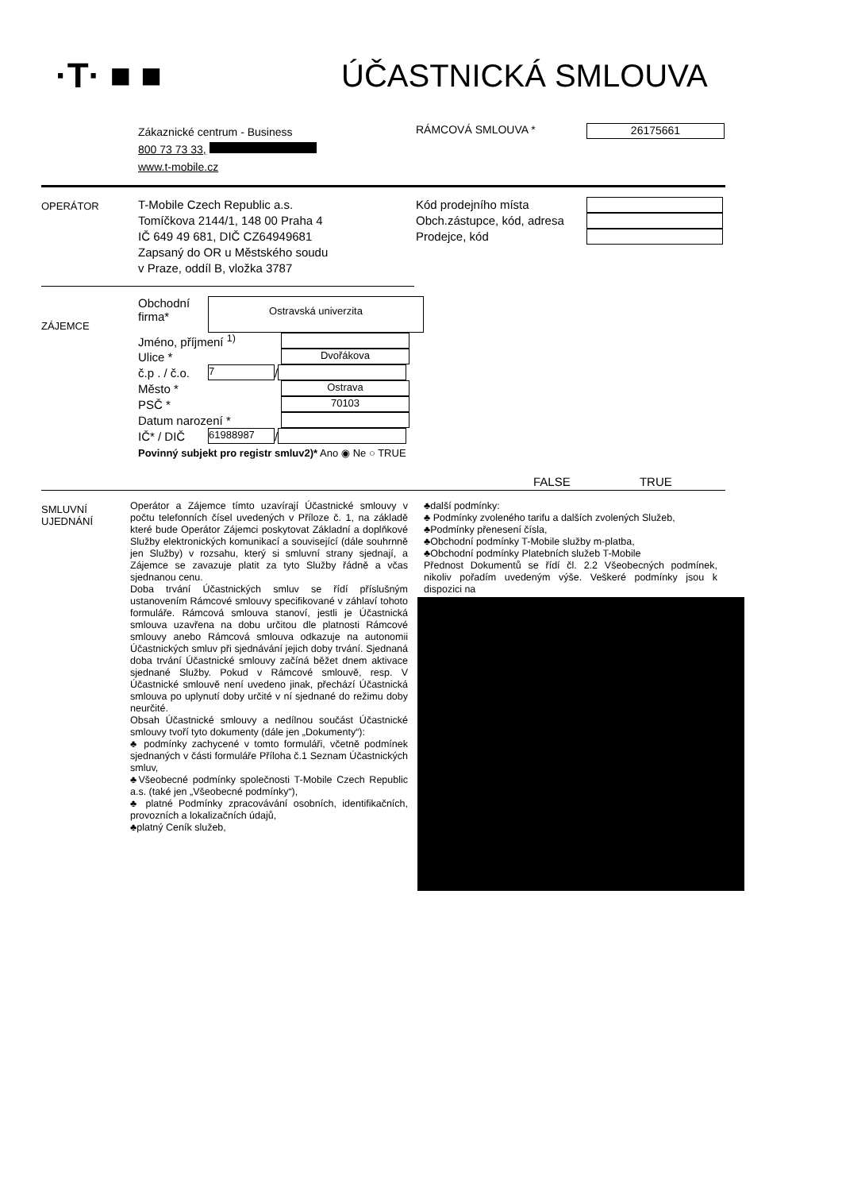·T· ■ ■ ÚČASTNICKÁ SMLOUVA
Zákaznické centrum - Business
800 73 73 33,
www.t-mobile.cz
RÁMCOVÁ SMLOUVA *
26175661
OPERÁTOR
T-Mobile Czech Republic a.s.
Tomíčkova 2144/1, 148 00 Praha 4
IČ 649 49 681, DIČ CZ64949681
Zapsaný do OR u Městského soudu
v Praze, oddíl B, vložka 3787
Kód prodejního místa
Obch.zástupce, kód, adresa
Prodejce, kód
ZÁJEMCE
Obchodní firma*
Ostravská univerzita
Jméno, příjmení <sup>1)</sup>
Ulice * Dvořákova
č.p . / č.o. 7 /
Město * Ostrava
PSČ * 70103
Datum narození *
IČ* / DIČ 61988987 /
Povinný subjekt pro registr smluv2)* Ano ◉ Ne ○ TRUE
FALSE TRUE
SMLUVNÍ UJEDNÁNÍ
Operátor a Zájemce tímto uzavírají Účastnické smlouvy v počtu telefonních čísel uvedených v Příloze č. 1, na základě které bude Operátor Zájemci poskytovat Základní a doplňkové Služby elektronických komunikací a související (dále souhrnně jen Služby) v rozsahu, který si smluvní strany sjednají, a Zájemce se zavazuje platit za tyto Služby řádně a včas sjednanou cenu.
Doba trvání Účastnických smluv se řídí příslušným ustanovením Rámcové smlouvy specifikované v záhlaví tohoto formuláře. Rámcová smlouva stanoví, jestli je Účastnická smlouva uzavřena na dobu určitou dle platnosti Rámcové smlouvy anebo Rámcová smlouva odkazuje na autonomii Účastnických smluv při sjednávání jejich doby trvání. Sjednaná doba trvání Účastnické smlouvy začíná běžet dnem aktivace sjednané Služby. Pokud v Rámcové smlouvě, resp. V Účastnické smlouvě není uvedeno jinak, přechází Účastnická smlouva po uplynutí doby určité v ní sjednané do režimu doby neurčité.
Obsah Účastnické smlouvy a nedílnou součást Účastnické smlouvy tvoří tyto dokumenty (dále jen „Dokumenty“):
♣ podmínky zachycené v tomto formuláři, včetně podmínek sjednaných v části formuláře Příloha č.1 Seznam Účastnických smluv,
♣Všeobecné podmínky společnosti T-Mobile Czech Republic a.s. (také jen „Všeobecné podmínky“),
♣ platné Podmínky zpracovávání osobních, identifikačních, provozních a lokalizačních údajů,
♣platný Ceník služeb,
♣další podmínky:
♣ Podmínky zvoleného tarifu a dalších zvolených Služeb,
♣Podmínky přenesení čísla,
♣Obchodní podmínky T-Mobile služby m-platba,
♣Obchodní podmínky Platebních služeb T-Mobile
Přednost Dokumentů se řídí čl. 2.2 Všeobecných podmínek, nikoliv pořadím uvedeným výše. Veškeré podmínky jsou k dispozici na